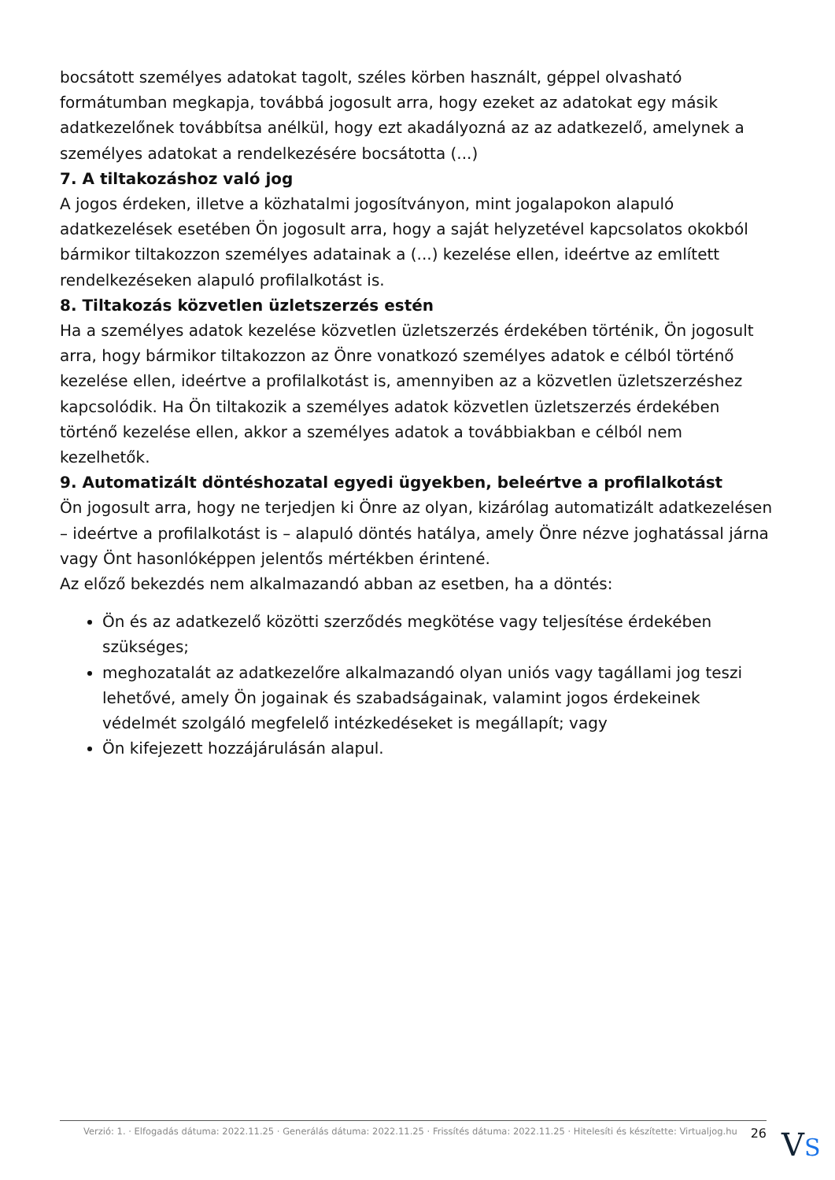bocsátott személyes adatokat tagolt, széles körben használt, géppel olvasható formátumban megkapja, továbbá jogosult arra, hogy ezeket az adatokat egy másik adatkezelőnek továbbítsa anélkül, hogy ezt akadályozná az az adatkezelő, amelynek a személyes adatokat a rendelkezésére bocsátotta (...)
7. A tiltakozáshoz való jog
A jogos érdeken, illetve a közhatalmi jogosítványon, mint jogalapokon alapuló adatkezelések esetében Ön jogosult arra, hogy a saját helyzetével kapcsolatos okokból bármikor tiltakozzon személyes adatainak a (...) kezelése ellen, ideértve az említett rendelkezéseken alapuló profilalkotást is.
8. Tiltakozás közvetlen üzletszerzés estén
Ha a személyes adatok kezelése közvetlen üzletszerzés érdekében történik, Ön jogosult arra, hogy bármikor tiltakozzon az Önre vonatkozó személyes adatok e célból történő kezelése ellen, ideértve a profilalkotást is, amennyiben az a közvetlen üzletszerzéshez kapcsolódik. Ha Ön tiltakozik a személyes adatok közvetlen üzletszerzés érdekében történő kezelése ellen, akkor a személyes adatok a továbbiakban e célból nem kezelhetők.
9. Automatizált döntéshozatal egyedi ügyekben, beleértve a profilalkotást
Ön jogosult arra, hogy ne terjedjen ki Önre az olyan, kizárólag automatizált adatkezelésen – ideértve a profilalkotást is – alapuló döntés hatálya, amely Önre nézve joghatással járna vagy Önt hasonlóképpen jelentős mértékben érintené.
Az előző bekezdés nem alkalmazandó abban az esetben, ha a döntés:
Ön és az adatkezelő közötti szerződés megkötése vagy teljesítése érdekében szükséges;
meghozatalát az adatkezelőre alkalmazandó olyan uniós vagy tagállami jog teszi lehetővé, amely Ön jogainak és szabadságainak, valamint jogos érdekeinek védelmét szolgáló megfelelő intézkedéseket is megállapít; vagy
Ön kifejezett hozzájárulásán alapul.
Verzió: 1. · Elfogadás dátuma: 2022.11.25 · Generálás dátuma: 2022.11.25 · Frissítés dátuma: 2022.11.25 · Hitelesíti és készítette: Virtualjog.hu 26
VS